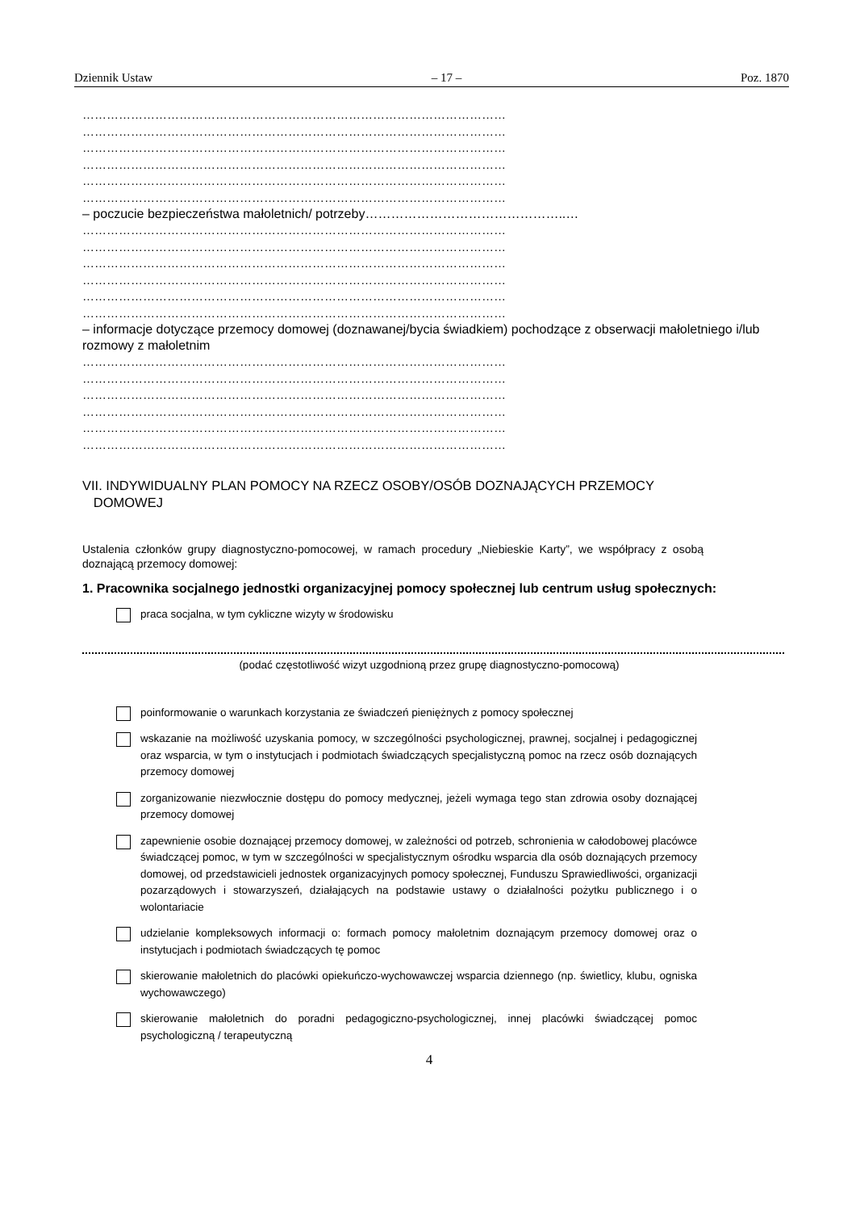Dziennik Ustaw – 17 – Poz. 1870
……………………………………………………………………………………………
……………………………………………………………………………………………
……………………………………………………………………………………………
……………………………………………………………………………………………
……………………………………………………………………………………………
……………………………………………………………………………………………
– poczucie bezpieczeństwa małoletnich/ potrzeby………………………………………..…
……………………………………………………………………………………………
……………………………………………………………………………………………
……………………………………………………………………………………………
……………………………………………………………………………………………
……………………………………………………………………………………………
……………………………………………………………………………………………
– informacje dotyczące przemocy domowej (doznawanej/bycia świadkiem) pochodzące z obserwacji małoletniego i/lub rozmowy z małoletnim
……………………………………………………………………………………………
……………………………………………………………………………………………
……………………………………………………………………………………………
……………………………………………………………………………………………
……………………………………………………………………………………………
……………………………………………………………………………………………
VII. INDYWIDUALNY PLAN POMOCY NA RZECZ OSOBY/OSÓB DOZNAJĄCYCH PRZEMOCY
DOMOWEJ
Ustalenia członków grupy diagnostyczno-pomocowej, w ramach procedury „Niebieskie Karty”, we współpracy z osobą doznającą przemocy domowej:
1. Pracownika socjalnego jednostki organizacyjnej pomocy społecznej lub centrum usług społecznych:
praca socjalna, w tym cykliczne wizyty w środowisku
(podać częstotliwość wizyt uzgodnioną przez grupę diagnostyczno-pomocową)
poinformowanie o warunkach korzystania ze świadczeń pieniężnych z pomocy społecznej
wskazanie na możliwość uzyskania pomocy, w szczególności psychologicznej, prawnej, socjalnej i pedagogicznej oraz wsparcia, w tym o instytucjach i podmiotach świadczących specjalistyczną pomoc na rzecz osób doznających przemocy domowej
zorganizowanie niezwłocznie dostępu do pomocy medycznej, jeżeli wymaga tego stan zdrowia osoby doznającej przemocy domowej
zapewnienie osobie doznającej przemocy domowej, w zależności od potrzeb, schronienia w całodobowej placówce świadczącej pomoc, w tym w szczególności w specjalistycznym ośrodku wsparcia dla osób doznających przemocy domowej, od przedstawicieli jednostek organizacyjnych pomocy społecznej, Funduszu Sprawiedliwości, organizacji pozarządowych i stowarzyszeń, działających na podstawie ustawy o działalności pożytku publicznego i o wolontariacie
udzielanie kompleksowych informacji o: formach pomocy małoletnim doznającym przemocy domowej oraz o instytucjach i podmiotach świadczących tę pomoc
skierowanie małoletnich do placówki opiekuńczo-wychowawczej wsparcia dziennego (np. świetlicy, klubu, ogniska wychowawczego)
skierowanie małoletnich do poradni pedagogiczno-psychologicznej, innej placówki świadczącej pomoc psychologiczną / terapeutyczną
4